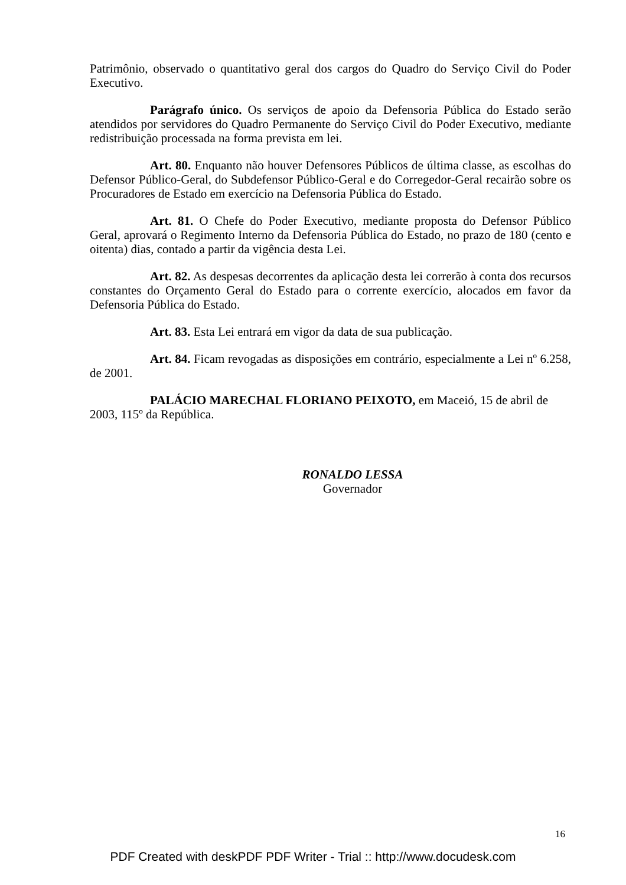Patrimônio, observado o quantitativo geral dos cargos do Quadro do Serviço Civil do Poder Executivo.
Parágrafo único. Os serviços de apoio da Defensoria Pública do Estado serão atendidos por servidores do Quadro Permanente do Serviço Civil do Poder Executivo, mediante redistribuição processada na forma prevista em lei.
Art. 80. Enquanto não houver Defensores Públicos de última classe, as escolhas do Defensor Público-Geral, do Subdefensor Público-Geral e do Corregedor-Geral recairão sobre os Procuradores de Estado em exercício na Defensoria Pública do Estado.
Art. 81. O Chefe do Poder Executivo, mediante proposta do Defensor Público Geral, aprovará o Regimento Interno da Defensoria Pública do Estado, no prazo de 180 (cento e oitenta) dias, contado a partir da vigência desta Lei.
Art. 82. As despesas decorrentes da aplicação desta lei correrão à conta dos recursos constantes do Orçamento Geral do Estado para o corrente exercício, alocados em favor da Defensoria Pública do Estado.
Art. 83. Esta Lei entrará em vigor da data de sua publicação.
Art. 84. Ficam revogadas as disposições em contrário, especialmente a Lei nº 6.258, de 2001.
PALÁCIO MARECHAL FLORIANO PEIXOTO, em Maceió, 15 de abril de 2003, 115º da República.
RONALDO LESSA
Governador
16
PDF Created with deskPDF PDF Writer - Trial :: http://www.docudesk.com